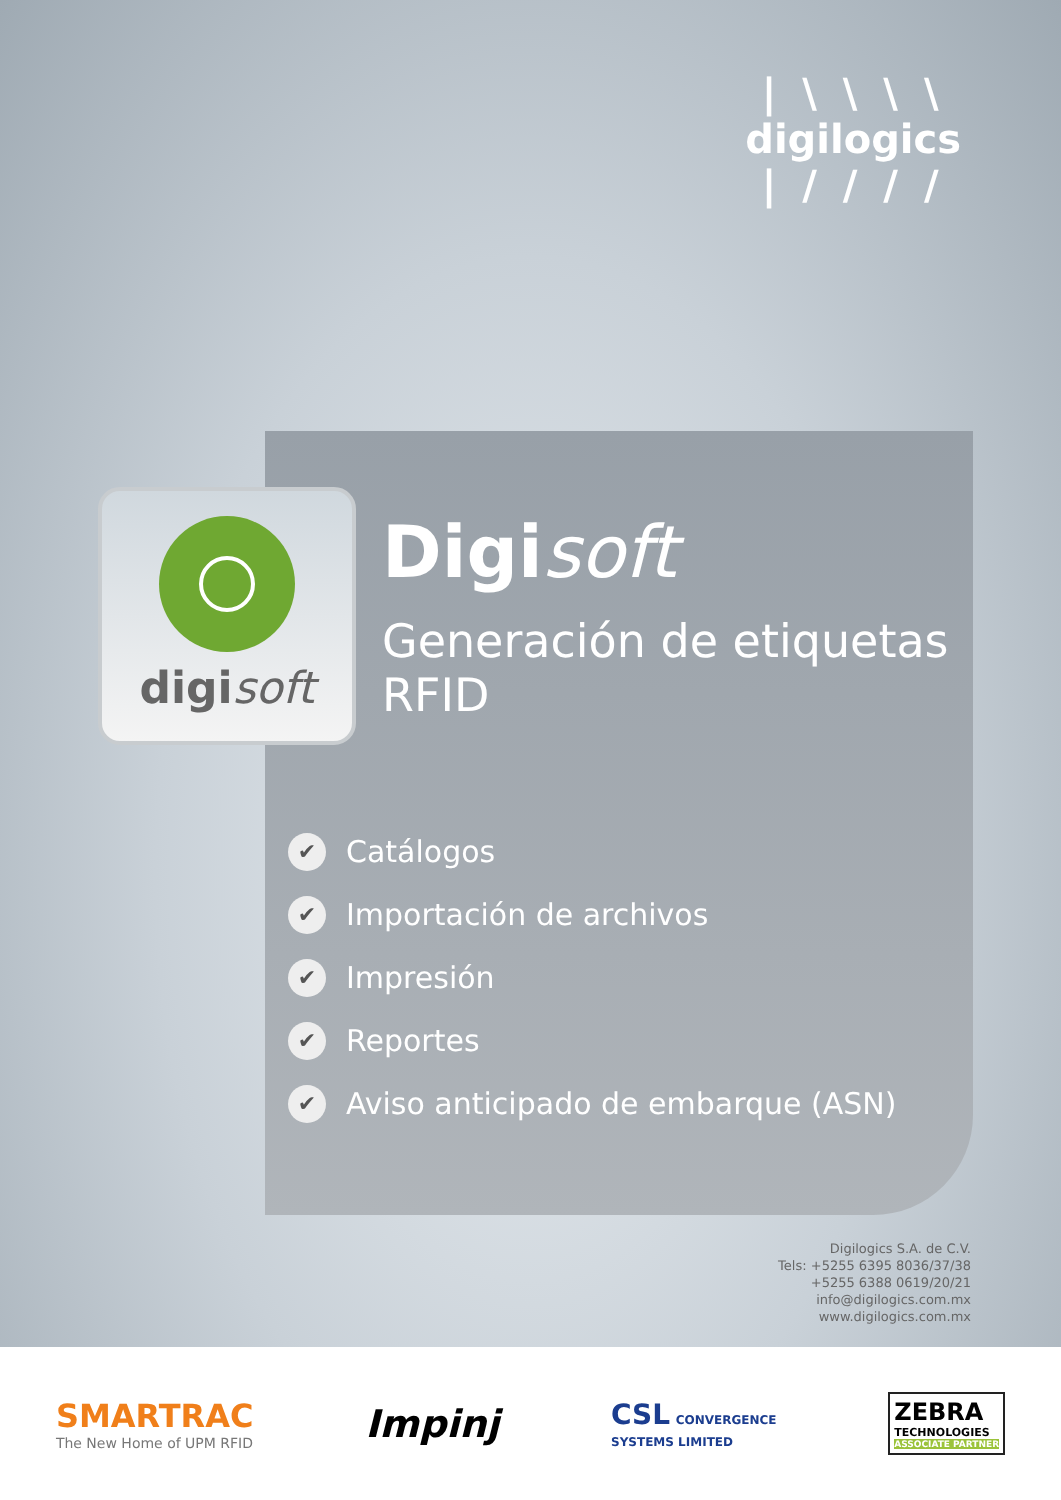| \ \ \ \
digilogics
| / / / /
digisoft
Digisoft
Generación de etiquetas
RFID
✔ Catálogos
✔ Importación de archivos
✔ Impresión
✔ Reportes
✔ Aviso anticipado de embarque (ASN)
Digilogics S.A. de C.V.
Tels: +5255 6395 8036/37/38
+5255 6388 0619/20/21
info@digilogics.com.mx
www.digilogics.com.mx
SMARTRAC
The New Home of UPM RFID
Impinj
CSL CONVERGENCE
SYSTEMS LIMITED
ZEBRA
TECHNOLOGIES
ASSOCIATE PARTNER